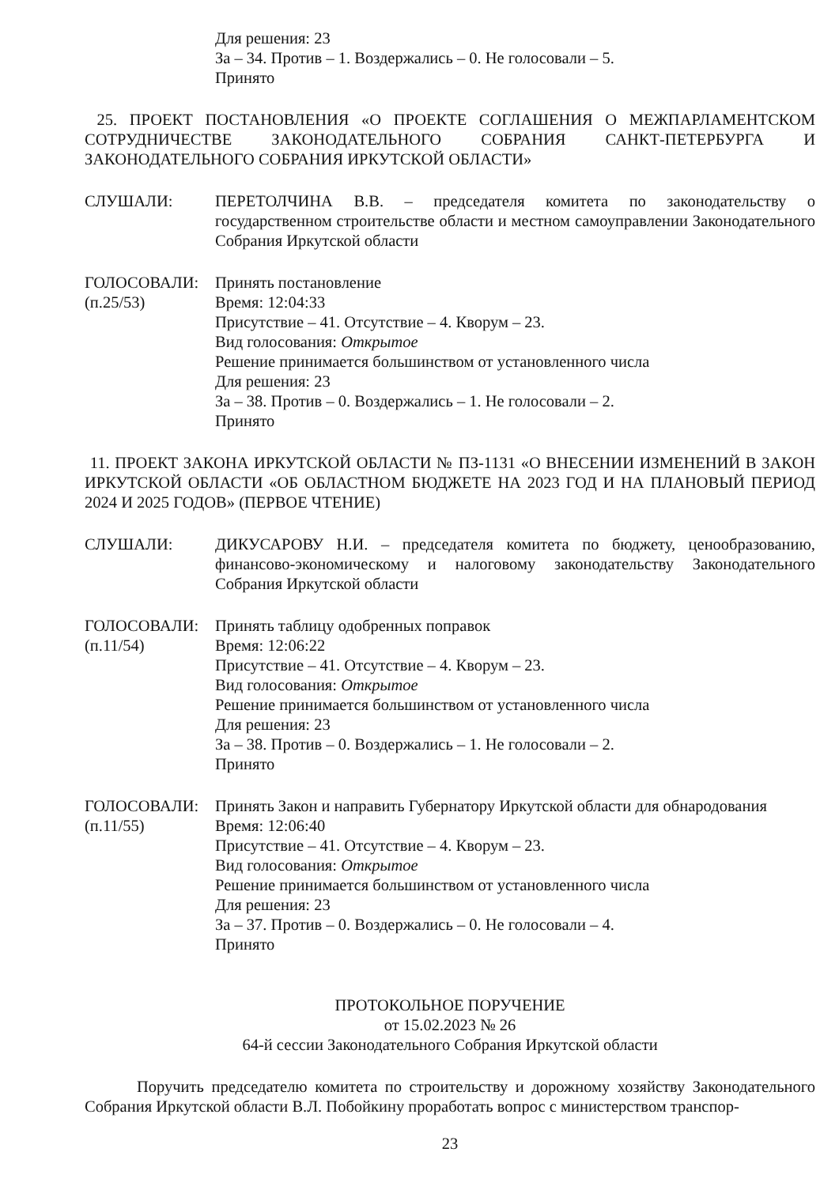Для решения: 23
За – 34. Против – 1. Воздержались – 0. Не голосовали – 5.
Принято
25. ПРОЕКТ ПОСТАНОВЛЕНИЯ «О ПРОЕКТЕ СОГЛАШЕНИЯ О МЕЖПАРЛАМЕНТСКОМ СОТРУДНИЧЕСТВЕ ЗАКОНОДАТЕЛЬНОГО СОБРАНИЯ САНКТ-ПЕТЕРБУРГА И ЗАКОНОДАТЕЛЬНОГО СОБРАНИЯ ИРКУТСКОЙ ОБЛАСТИ»
СЛУШАЛИ: ПЕРЕТОЛЧИНА В.В. – председателя комитета по законодательству о государственном строительстве области и местном самоуправлении Законодательного Собрания Иркутской области
ГОЛОСОВАЛИ:
(п.25/53)
Принять постановление
Время: 12:04:33
Присутствие – 41. Отсутствие – 4. Кворум – 23.
Вид голосования: Открытое
Решение принимается большинством от установленного числа
Для решения: 23
За – 38. Против – 0. Воздержались – 1. Не голосовали – 2.
Принято
11. ПРОЕКТ ЗАКОНА ИРКУТСКОЙ ОБЛАСТИ № ПЗ-1131 «О ВНЕСЕНИИ ИЗМЕНЕНИЙ В ЗАКОН ИРКУТСКОЙ ОБЛАСТИ «ОБ ОБЛАСТНОМ БЮДЖЕТЕ НА 2023 ГОД И НА ПЛАНОВЫЙ ПЕРИОД 2024 И 2025 ГОДОВ» (ПЕРВОЕ ЧТЕНИЕ)
СЛУШАЛИ: ДИКУСАРОВУ Н.И. – председателя комитета по бюджету, ценообразованию, финансово-экономическому и налоговому законодательству Законодательного Собрания Иркутской области
ГОЛОСОВАЛИ:
(п.11/54)
Принять таблицу одобренных поправок
Время: 12:06:22
Присутствие – 41. Отсутствие – 4. Кворум – 23.
Вид голосования: Открытое
Решение принимается большинством от установленного числа
Для решения: 23
За – 38. Против – 0. Воздержались – 1. Не голосовали – 2.
Принято
ГОЛОСОВАЛИ:
(п.11/55)
Принять Закон и направить Губернатору Иркутской области для обнародования
Время: 12:06:40
Присутствие – 41. Отсутствие – 4. Кворум – 23.
Вид голосования: Открытое
Решение принимается большинством от установленного числа
Для решения: 23
За – 37. Против – 0. Воздержались – 0. Не голосовали – 4.
Принято
ПРОТОКОЛЬНОЕ ПОРУЧЕНИЕ
от 15.02.2023 № 26
64-й сессии Законодательного Собрания Иркутской области
Поручить председателю комитета по строительству и дорожному хозяйству Законодательного Собрания Иркутской области В.Л. Побойкину проработать вопрос с министерством транспор-
23